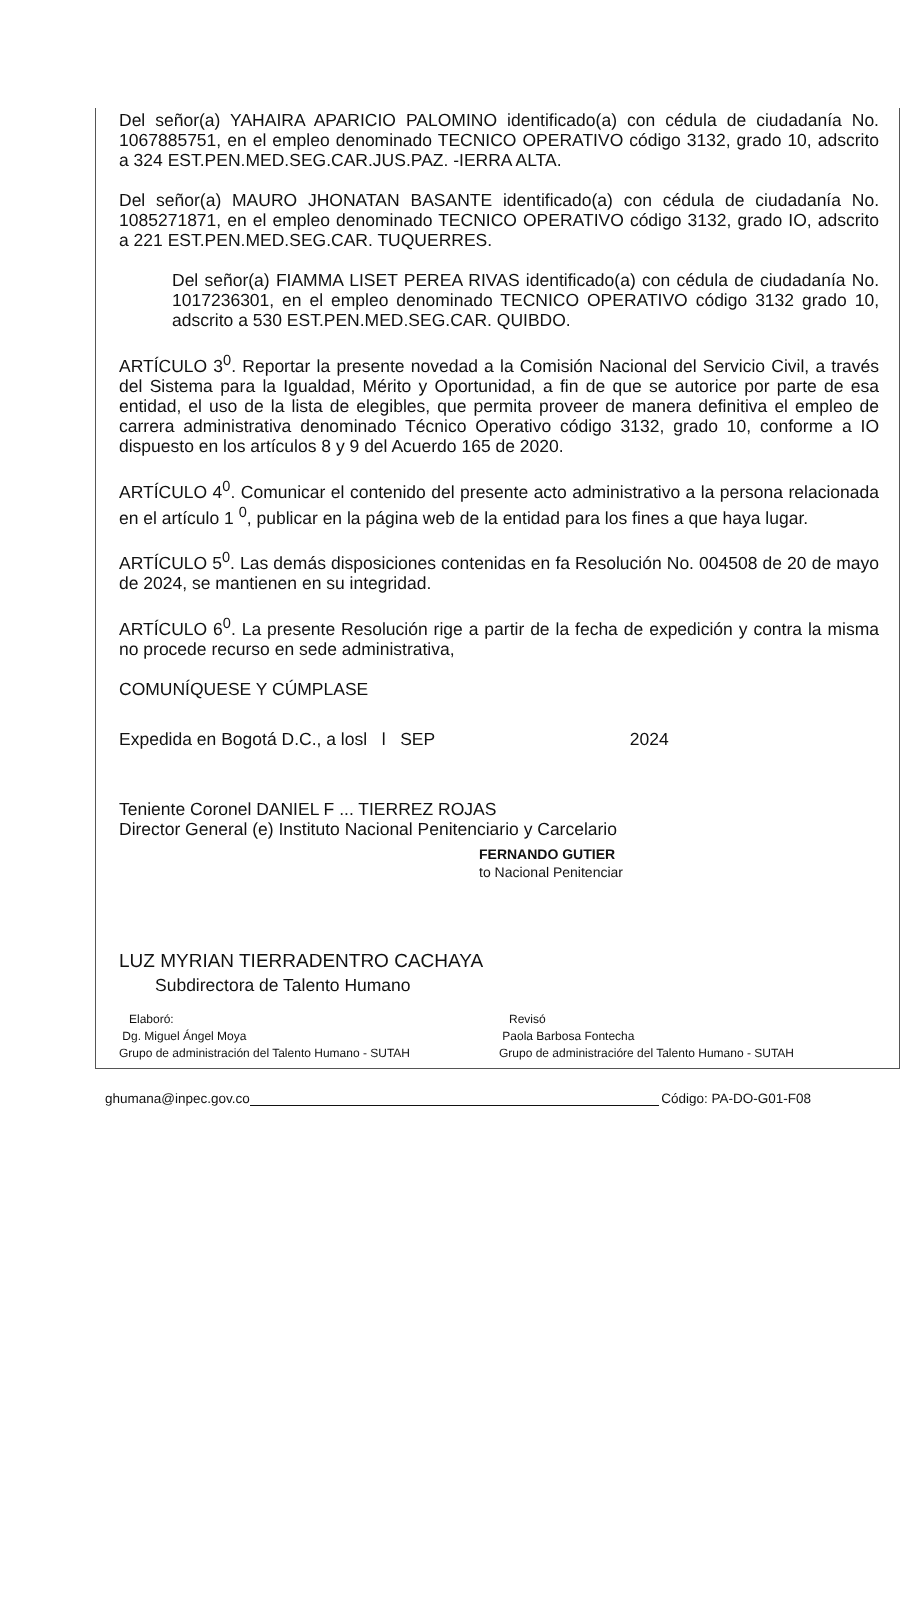Del señor(a) YAHAIRA APARICIO PALOMINO identificado(a) con cédula de ciudadanía No. 1067885751, en el empleo denominado TECNICO OPERATIVO código 3132, grado 10, adscrito a 324 EST.PEN.MED.SEG.CAR.JUS.PAZ. -IERRA ALTA.
Del señor(a) MAURO JHONATAN BASANTE identificado(a) con cédula de ciudadanía No. 1085271871, en el empleo denominado TECNICO OPERATIVO código 3132, grado IO, adscrito a 221 EST.PEN.MED.SEG.CAR. TUQUERRES.
Del señor(a) FIAMMA LISET PEREA RIVAS identificado(a) con cédula de ciudadanía No. 1017236301, en el empleo denominado TECNICO OPERATIVO código 3132 grado 10, adscrito a 530 EST.PEN.MED.SEG.CAR. QUIBDO.
ARTÍCULO 3<sup>0</sup>. Reportar la presente novedad a la Comisión Nacional del Servicio Civil, a través del Sistema para la Igualdad, Mérito y Oportunidad, a fin de que se autorice por parte de esa entidad, el uso de la lista de elegibles, que permita proveer de manera definitiva el empleo de carrera administrativa denominado Técnico Operativo código 3132, grado 10, conforme a IO dispuesto en los artículos 8 y 9 del Acuerdo 165 de 2020.
ARTÍCULO 4<sup>0</sup>. Comunicar el contenido del presente acto administrativo a la persona relacionada en el artículo 1 <sup>0</sup>, publicar en la página web de la entidad para los fines a que haya lugar.
ARTÍCULO 5<sup>0</sup>. Las demás disposiciones contenidas en fa Resolución No. 004508 de 20 de mayo de 2024, se mantienen en su integridad.
ARTÍCULO 6<sup>0</sup>. La presente Resolución rige a partir de la fecha de expedición y contra la misma no procede recurso en sede administrativa,
COMUNÍQUESE Y CÚMPLASE
Expedida en Bogotá D.C., a losl l SEP 2024
Teniente Coronel DANIEL F ... TIERREZ ROJAS
Director General (e) Instituto Nacional Penitenciario y Carcelario
FERNANDO GUTIER
to Nacional Penitenciar
LUZ MYRIAN TIERRADENTRO CACHAYA
Subdirectora de Talento Humano
Elaboró:
Dg. Miguel Ángel Moya
Grupo de administración del Talento Humano - SUTAH
Revisó
Paola Barbosa Fontecha
Grupo de administracióre del Talento Humano - SUTAH
ghumana@inpec.gov.co Código: PA-DO-G01-F08